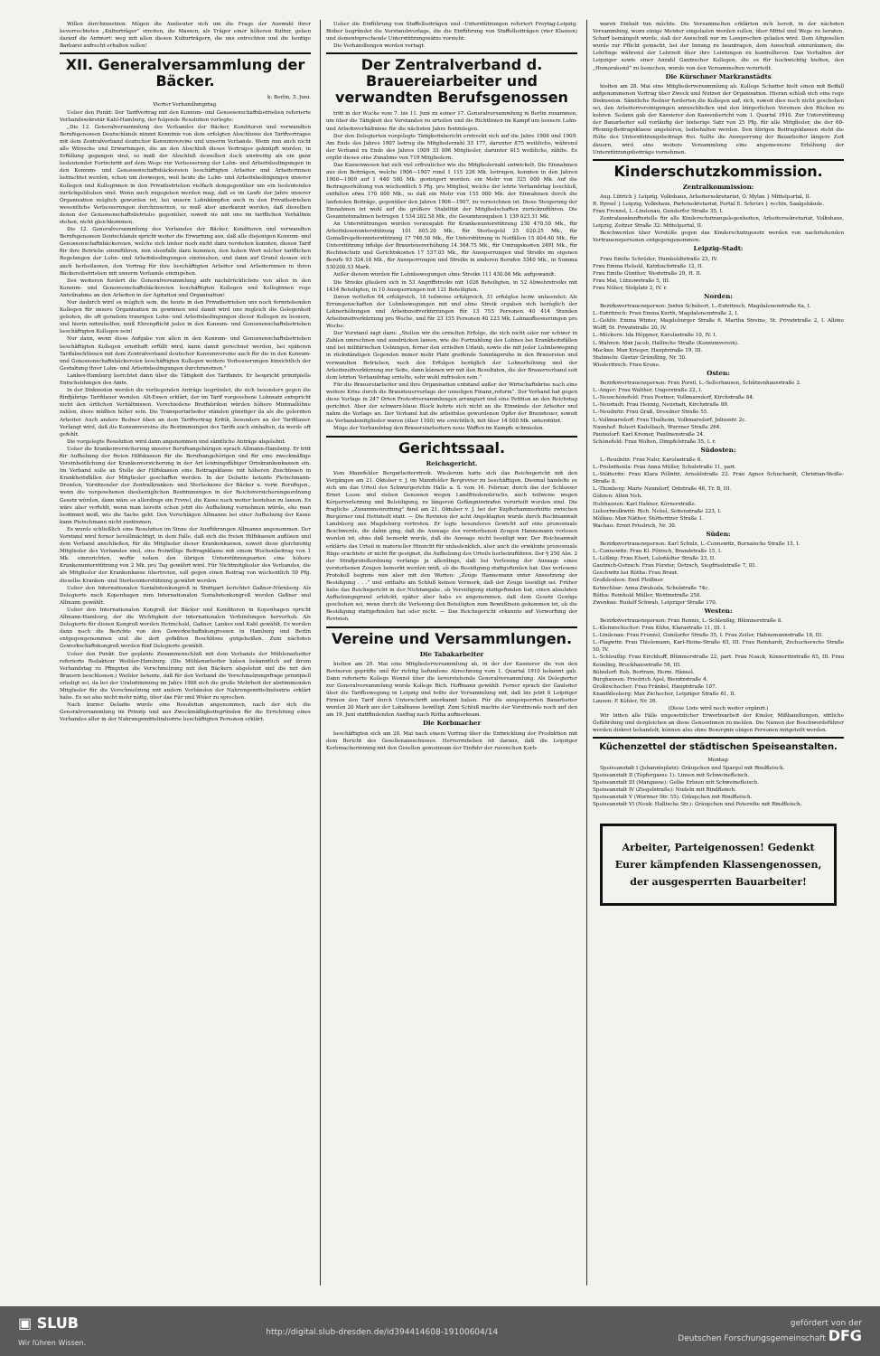Willen durchzusetzen. Mögen die Ausbeuter sich um die Frage der Auswahl ihrer bevorrechteten „Kulturträger“ streiten, die Massen, als Träger einer höheren Kultur, geben darauf die Antwort: weg mit allen diesen Kulturträgern, die uns entrechten und die heutige Barbarei aufrecht erhalten sollen!
XII. Generalversammlung der Bäcker.
k. Berlin, 3. Juni.
Vierter Verhandlungstag.
Ueber den Punkt: Der Tarifvertrag mit den Konsum- und Genossenschaftsbetrieben referierte Verbandssekretär Kahl-Hamburg, der folgende Resolution vorlegte:
„Die 12. Generalversammlung des Verbandes der Bäcker, Konditoren und verwandten Berufsgenossen Deutschlands nimmt Kenntnis von dem erfolgten Abschlusse des Tarifvertrages mit dem Zentralverband deutscher Konsumvereine und unserm Verbande. Wenn nun auch nicht alle Wünsche und Erwartungen, die an den Abschluß dieses Vertrages geknüpft wurden, in Erfüllung gegangen sind, so muß der Abschluß desselben doch unstreitig als ein ganz bedeutender Fortschritt auf dem Wege zur Verbesserung der Lohn- und Arbeitsbedingungen in den Konsum- und Genossenschaftsbäckereien beschäftigten Arbeiter und Arbeiterinnen betrachtet werden, schon um deswegen, weil heute die Lohn- und Arbeitsbedingungen unserer Kollegen und Kolleginnen in den Privatbetrieben vielfach demgegenüber um ein bedeutendes zurückgeblieben sind. Wenn auch zugegeben werden mag, daß es im Laufe der Jahre unserer Organisation möglich geworden ist, bei unsern Lohnkämpfen auch in den Privatbetrieben wesentliche Verbesserungen durchzusetzen, so muß aber anerkannt werden, daß dieselben denen der Genossenschaftsbetriebe gegenüber, soweit sie mit uns im tariflichen Verhältnis stehen, nicht gleichkommen.
Die 12. Generalversammlung des Verbandes der Bäcker, Konditoren und verwandten Berufsgenossen Deutschlands spricht weiter die Erwartung aus, daß alle diejenigen Konsum- und Genossenschaftsbäckereien, welche sich bisher noch nicht dazu verstehen konnten, diesen Tarif für ihre Betriebe einzuführen, nun ebenfalls dazu kommen, den hohen Wert solcher tariflichen Regelungen der Lohn- und Arbeitsbedingungen einzusehen, und dann auf Grund dessen sich auch herbeilassen, den Vertrag für ihre beschäftigten Arbeiter und Arbeiterinnen in ihren Bäckereibetrieben mit unserm Verbande einzugehen.
Des weiteren fordert die Generalversammlung aufs nachdrücklichste von allen in den Konsum- und Genossenschaftsbäckereien beschäftigten Kollegen und Kolleginnen rege Anteilnahme an den Arbeiten in der Agitation und Organisation!
Nur dadurch wird es möglich sein, die heute in den Privatbetrieben uns noch fernstehenden Kollegen für unsere Organisation zu gewinnen und damit wird uns zugleich die Gelegenheit geboten, die oft geradezu traurigen Lohn- und Arbeitsbedingungen dieser Kollegen zu bessern, und hierin mitzuhelfen, muß Ehrenpflicht jedes in den Konsum- und Genossenschaftsbetrieben beschäftigten Kollegen sein!
Nur dann, wenn diese Aufgabe von allen in den Konsum- und Genossenschaftsbetrieben beschäftigten Kollegen ernsthaft erfüllt wird, kann damit gerechnet werden, bei späteren Tarifabschlüssen mit dem Zentralverband deutscher Konsumvereine auch für die in den Konsum- und Genossenschaftsbäckereien beschäftigten Kollegen weitere Verbesserungen hinsichtlich der Gestaltung ihrer Lohn- und Arbeitsbedingungen durchzusetzen.“
Lankes-Hamburg berichtet dann über die Tätigkeit des Tarifamts. Er bespricht prinzipielle Entscheidungen des Amts.
In der Diskussion werden die vorliegenden Anträge begründet, die sich besonders gegen die fünfjährige Tarifdauer wenden. Alt-Essen erklärt, der im Tarif vorgesehene Lohnsatz entspricht nicht den örtlichen Verhältnissen. Verschiedene Brotfabriken würden höhere Minimallöhne zahlen, diese müßten höher sein. Die Transportarbeiter ständen günstiger da als die gelernten Arbeiter. Auch andere Redner üben an dem Tarifvertrag Kritik, besonders an der Tarifdauer. Verlangt wird, daß die Konsumvereine die Bestimmungen des Tarifs auch einhalten, da werde oft gefehlt.
Die vorgelegte Resolution wird dann angenommen und sämtliche Anträge abgelehnt.
Ueber die Krankenversicherung unserer Berufsangehörigen sprach Allmann-Hamburg. Er tritt für Aufhebung der freien Hilfskassen für die Berufsangehörigen und für eine zweckmäßige Vereinheitlichung der Krankenversicherung in der Art leistungsfähiger Ortskrankenkassen ein. Im Verband solle an Stelle der Hilfskassen eine Beitragsklasse mit höheren Zuschüssen in Krankheitsfällen der Mitglieder geschaffen werden. In der Debatte betonte Pietschmann-Dresden, Vorsitzender der Zentralkranken- und Sterbekasse der Bäcker u. verw. Berufsgen., wenn die vorgesehenen diesbezüglichen Bestimmungen in der Reichsversicherungsordnung Gesetz würden, dann wäre es allerdings ein Frevel, die Kasse noch weiter bestehen zu lassen. Es wäre aber verfehlt, wenn man bereits schon jetzt die Aufhebung vornehmen würde, ehe man bestimmt weiß, wie die Sache geht. Den Vorschlägen Allmanns bei einer Aufhebung der Kasse kann Pietschmann nicht zustimmen.
Es wurde schließlich eine Resolution im Sinne der Ausführungen Allmanns angenommen. Der Vorstand wird ferner bevollmächtigt, in dem Falle, daß sich die freien Hilfskassen auflösen und dem Verband anschließen, für die Mitglieder dieser Krankenkassen, soweit diese gleichzeitig Mitglieder des Verbandes sind, eine freiwillige Beitragsklasse mit einem Wochenbeitrag von 1 Mk. einzurichten, wofür neben den übrigen Unterstützungsarten eine höhere Krankenunterstützung von 2 Mk. pro Tag gewährt wird. Für Nichtmitglieder des Verbandes, die als Mitglieder der Krankenkasse übertreten, soll gegen einen Beitrag von wöchentlich 50 Pfg. dieselbe Kranken- und Sterbeunterstützung gewährt werden.
Ueber den Internationalen Sozialistenkongreß in Stuttgart berichtet Gaßner-Nürnberg. Als Delegierte nach Kopenhagen zum Internationalen Sozialistenkongreß werden Gaßner und Allmann gewählt.
Ueber den Internationalen Kongreß der Bäcker und Konditoren in Kopenhagen spricht Allmann-Hamburg, der die Wichtigkeit der internationalen Verbindungen hervorhob. Als Delegierte für diesen Kongreß werden Hetzschold, Gaßner, Lankes und Kahl gewählt. Es werden dann noch die Berichte von den Gewerkschaftskongressen in Hamburg und Berlin entgegengenommen und die dort gefaßten Beschlüsse gutgeheißen. Zum nächsten Gewerkschaftskongreß werden fünf Delegierte gewählt.
Ueber den Punkt: Der geplante Zusammenschluß mit dem Verbande der Mühlenarbeiter referierte Redakteur Weibler-Hamburg. (Die Mühlenarbeiter haben bekanntlich auf ihrem Verbandstag zu Pfingsten die Verschmelzung mit den Bäckern abgelehnt und die mit den Brauern beschlossen.) Weibler betonte, daß für den Verband die Verschmelzungsfrage prinzipiell erledigt sei, da bei der Urabstimmung im Jahre 1908 sich die große Mehrheit der abstimmenden Mitglieder für die Verschmelzung mit andern Verbänden der Nahrungsmittelindustrie erklärt habe. Es sei also nicht mehr nötig, über das Für und Wider zu sprechen.
Nach kurzer Debatte wurde eine Resolution angenommen, nach der sich die Generalversammlung im Prinzip und aus Zweckmäßigkeitsgründen für die Errichtung eines Verbandes aller in der Nahrungsmittelindustrie beschäftigten Personen erklärt.
Ueber die Einführung von Staffelbeiträgen und -Unterstützungen referiert Freytag-Leipzig. Bisher begründet die Vorstandsvorlage, die die Einführung von Staffelbeiträgen (vier Klassen) und dementsprechende Unterstützungssätze vorsieht.
Die Verhandlungen werden vertagt.
Der Zentralverband d. Brauereiarbeiter und verwandten Berufsgenossen
tritt in der Woche vom 7. bis 11. Juni zu seiner 17. Generalversammlung in Berlin zusammen, um über die Tätigkeit des Vorstandes zu urteilen und die Richtlinien im Kampf um bessere Lohn- und Arbeitsverhältnisse für die nächsten Jahre festzulegen.
Der den Delegierten vorgelegte Tätigkeitsbericht erstreckt sich auf die Jahre 1908 und 1909. Am Ende des Jahres 1907 betrug die Mitgliederzahl 33 177, darunter 875 weibliche, während der Verband zu Ende des Jahres 1909 33 896 Mitglieder, darunter 815 weibliche, zählte. Es ergibt dieses eine Zunahme von 719 Mitgliedern.
Das Kassenwesen hat sich viel erfreulicher wie die Mitgliederzahl entwickelt. Die Einnahmen aus den Beiträgen, welche 1906—1907 rund 1 115 226 Mk. betrugen, konnten in den Jahren 1908—1909 auf 1 440 580 Mk. gesteigert werden: ein Mehr von 325 000 Mk. Auf die Beitragserhöhung von wöchentlich 5 Pfg. pro Mitglied, welche der letzte Verbandstag beschloß, entfallen etwa 170 000 Mk., so daß ein Mehr von 155 000 Mk. der Einnahmen durch die laufenden Beiträge, gegenüber den Jahren 1906—1907, zu verzeichnen ist. Diese Steigerung der Einnahmen ist wohl auf die größere Stabilität der Mitgliedschaften zurückzuführen. Die Gesamteinnahmen betrugen 1 534 282.58 Mk., die Gesamtausgaben 1 139 023.31 Mk.
An Unterstützungen wurden verausgabt: für Krankenunterstützung 230 470.50 Mk., für Arbeitslosenunterstützung 101 805.20 Mk., für Sterbegeld 25 020.25 Mk., für Gemaßregeltenunterstützung 17 746.50 Mk., für Unterstützung in Notfällen 15 004.40 Mk., für Unterstützung infolge der Brausteuererhöhung 14 364.75 Mk., für Umzugskosten 2491 Mk., für Rechtsschutz und Gerichtskosten 17 537.03 Mk., für Aussperrungen und Streiks im eigenen Berufe 93 324.18 Mk., für Aussperrungen und Streiks in anderen Berufen 3340 Mk., in Summa 530200.53 Mark.
Außer diesem wurden für Lohnbewegungen ohne Streiks 111 430.06 Mk. aufgewandt.
Die Streiks gliedern sich in 53 Angriffstreiks mit 1026 Beteiligten, in 52 Abwehrstreiks mit 1434 Beteiligten, in 10 Aussperrungen mit 121 Beteiligten.
Davon verliefen 64 erfolgreich, 18 teilweise erfolgreich, 31 erfolglos bezw. unbeendet: Als Errungenschaften der Lohnbewegungen mit und ohne Streik ergaben sich bezüglich der Lohnerhöhungen und Arbeitszeitverkürzungen für 13 755 Personen 40 414 Stunden Arbeitszeitverkürzung pro Woche, und für 23 155 Personen 40 223 Mk. Lohnaufbesserungen pro Woche.
Der Vorstand sagt dazu: „Stellen wir die erzielten Erfolge, die sich nicht oder nur schwer in Zahlen umrechnen und ausdrücken lassen, wie die Fortzahlung des Lohnes bei Krankheitsfällen und bei militärischen Uebungen, ferner den erzielten Urlaub, sowie die mit jeder Lohnbewegung in rückständigen Gegenden immer mehr Platz greifende Sonntagsruhe in den Brauereien und verwandten Betrieben, noch den Erfolgen bezüglich der Lohnerhöhung und der Arbeitszeitverkürzung zur Seite, dann können wir mit den Resultaten, die der Brauerverband seit dem letzten Verbandstag erzielte, sehr wohl zufrieden sein.“
Für die Brauereiarbeiter und ihre Organisation entstand außer der Wirtschaftskrise noch eine weitere Krise durch die Brausteuervorlage der unseligen Finanz„reform“. Der Verband hat gegen diese Vorlage in 247 Orten Protestversammlungen arrangiert und eine Petition an den Reichstag gerichtet. Aber der schwarz-blaue Block kehrte sich nicht an die Einwände der Arbeiter und nahm die Vorlage an. Der Verband hat die arbeitslos gewordenen Opfer der Brausteuer, soweit sie Verbandsmitglieder waren (über 1100) wie ersichtlich, mit über 14 000 Mk. unterstützt.
Möge der Verbandstag den Brauereiarbeitern neue Waffen im Kampfe schmieden.
Gerichtssaal.
Reichsgericht.
Vom Mansfelder Bergarbeiterstreik. Wiederum hatte sich das Reichsgericht mit den Vorgängen am 21. Oktober v. J. im Mansfelder Bergrevier zu beschäftigen. Diesmal handelte es sich um das Urteil des Schwurgerichts Halle a. S. vom 16. Februar, durch das der Schlosser Ernst Loose und sieben Genossen wegen Landfriedensbruchs, auch teilweise wegen Körperverletzung und Beleidigung, zu längeren Gefängnisstrafen verurteilt worden sind. Die fragliche „Zusammenrottung“ fand am 21. Oktober v. J. bei der Kupferhammerhütte zwischen Burgörner und Hettstedt statt. — Die Revision der acht Angeklagten wurde durch Rechtsanwalt Landsberg aus Magdeburg vertreten. Er legte besonderes Gewicht auf eine prozessuale Beschwerde, die dahin ging, daß die Aussage des verstorbenen Zeugen Hannemann verlesen worden ist, ohne daß bemerkt wurde, daß die Aussage nicht beeidigt war. Der Reichsanwalt erklärte das Urteil in materieller Hinsicht für unbedenklich, aber auch die erwähnte prozessuale Rüge erachtete er nicht für geeignet, die Aufhebung des Urteils herbeizuführen. Der § 250 Abs. 2 der Strafprozeßordnung verlange ja allerdings, daß bei Verlesung der Aussage eines verstorbenen Zeugen bemerkt werden muß, ob die Beeidigung stattgefunden hat. Das verlesene Protokoll beginne nun aber mit den Worten: „Zeuge Hannemann unter Aussetzung der Beeidigung . . .“ und enthalte am Schluß keinen Vermerk, daß der Zeuge beeidigt sei. Früher habe das Reichsgericht in der Nichtangabe, ob Vereidigung stattgefunden hat, einen absoluten Aufhebungsgrund erblickt, später aber habe es angenommen, daß dem Gesetz Genüge geschehen sei, wenn durch die Verlesung den Beteiligten zum Bewußtsein gekommen ist, ob die Beeidigung stattgefunden hat oder nicht. — Das Reichsgericht erkannte auf Verwerfung der Revision.
Vereine und Versammlungen.
Die Tabakarbeiter
hielten am 29. Mai eine Mitgliederversammlung ab, in der der Kassierer die von den Revisoren geprüfte und für richtig befundene Abrechnung vom 1. Quartal 1910 bekannt gab. Dann referierte Kollege Wenzel über die bevorstehende Generalversammlung. Als Delegierter zur Generalversammlung wurde Kollege Rich. Hoffmann gewählt. Ferner sprach der Gauleiter über die Tarifbewegung in Leipzig und teilte der Versammlung mit, daß bis jetzt 8 Leipziger Firmen den Tarif durch Unterschrift anerkannt haben. Für die ausgesperrten Bauarbeiter wurden 20 Mark aus der Lokalkasse bewilligt. Zum Schluß machte der Vorsitzende noch auf den am 19. Juni stattfindenden Ausflug nach Rötha aufmerksam.
Die Korbmacher
beschäftigten sich am 28. Mai nach einem Vortrag über die Entwicklung der Produktion mit dem Bericht des Gesellenausschusses. Hervorzuheben ist daraus, daß die Leipziger Korbmacherinnung mit den Gesellen gemeinsam der Einfuhr der russischen Korb-
waren Einhalt tun möchte. Die Versammelten erklärten sich bereit, in der nächsten Versammlung, wozu einige Meister eingeladen werden sollen, über Mittel und Wege zu beraten. Scharf bemängelt wurde, daß der Ausschuß nur zu Lossprechen geladen wird. Dem Altgesellen wurde zur Pflicht gemacht, bei der Innung zu beantragen, dem Ausschuß einzuräumen, die Lehrlinge während der Lehrzeit über ihre Leistungen zu kontrollieren. Das Verhalten der Leipziger sowie einer Anzahl Gautzscher Kollegen, die es für hochwichtig hielten, den „Humorabend“ zu besuchen, wurde von den Versammelten verurteilt.
Die Kürschner Markranstädts
hielten am 28. Mai eine Mitgliederversammlung ab. Kollege Schatter hielt einen mit Beifall aufgenommenen Vortrag über Zweck und Nutzen der Organisation. Hieran schloß sich eine rege Diskussion. Sämtliche Redner forderten die Kollegen auf, sich, soweit dies noch nicht geschehen sei, den Arbeitervereinigungen anzuschließen und den bürgerlichen Vereinen den Rücken zu kehren. Sodann gab der Kassierer den Kassenbericht vom 1. Quartal 1910. Zur Unterstützung der Bauarbeiter soll vorläufig der bisherige Satz von 25 Pfg. für alle Mitglieder, die der 60-Pfennig-Beitragsklasse angehören, beibehalten werden. Den übrigen Beitragsklassen steht die Höhe des Unterstützungsbeitrags frei. Sollte die Aussperrung der Bauarbeiter längere Zeit dauern, wird eine weitere Versammlung eine angemessene Erhöhung der Unterstützungsbeiträge vornehmen.
Kinderschutzkommission.
Zentralkommission:
Aug. Lütrich } Leipzig, Volkshaus, Arbeitersekretariat, O. Mylau } Mittelportal, II.
R. Ryssel } Leipzig, Volkshaus, Parteisekretariat, Portal E. Schrörs } rechts, Saalgebäude.
Frau Frenzel, L.-Lindenau, Gundorfer Straße 35, I.
Zentralauskunftsstelle für alle Kinderschutzangelegenheiten, Arbeitersekretariat, Volkshaus, Leipzig, Zeitzer Straße 32: Mittelportal, II.
Beschwerden über Verstöße gegen das Kinderschutzgesetz werden von nachstehenden Vertrauenspersonen entgegengenommen:
Leipzig-Stadt:
Frau Emilie Schröder, Humboldtstraße 23, IV.
Frau Emma Hebold, Katzbachstraße 12, II.
Frau Emilie Günther, Weststraße 29, H. II.
Frau Mai, Lützowstraße 5, III.
Frau Nöber, Südplatz 2, IV. r.
Norden:
Bezirksvertrauensperson: Justus Schubert, L.-Eutritzsch, Magdalenenstraße 6a, I.
L.-Eutritzsch: Frau Emma Kurth, Magdalenenstraße 2, I.
L.-Gohlis: Emma Winter, Magdeburger Straße 6. Martha Streine, St. Privatstraße 2, I. Albine Wolff, St. Privatstraße 20, IV.
L.-Möckern: Ida Höppner, Karolastraße 10, IV. I.
L.-Wahren: Max Jacob, Hallische Straße (Konsumverein).
Mockau: Max Krieger, Hauptstraße 19, III.
Stahmeln: Gustav Gründling, Nr. 30.
Wiederitzsch: Frau Krone.
Osten:
Bezirksvertrauensperson: Frau Porsil, L.-Sellerhausen, Schützenhausstraße 2.
L.-Anger: Frau Walther, Ungerstraße 22, I.
L.-Neuschönefeld: Frau Pestner, Volkmarsdorf, Kirchstraße 84.
L.-Neustadt: Frau Hennig, Neustadt, Kirchstraße 89.
L.-Neudnitz: Frau Graß, Dresdner Straße 55.
L.-Volkmarsdorf: Frau Thalheim, Volkmarsdorf, Juliusstr. 2c.
Naunhof: Robert Kadelbach, Wurzner Straße 264.
Paunsdorf: Karl Kremer, Paulinenstraße 24.
Schönefeld: Frau Wolten, Dimpfelstraße 35, I. r.
Südosten:
L.-Reudnitz: Frau Nahr, Karolastraße 6.
L.-Probstheida: Frau Anna Müller, Schulstraße 11, part.
L.-Stötteritz: Frau Klara Pöllnitz, Arnoldstraße 22. Frau Agnes Schuchardt, Christian-Weiße-Straße 8.
L.-Thonberg: Marie Naundorf, Oststraße 48, Tr. B, III.
Göhren: Albin Neh.
Holzhausen: Karl Hahner, Körnerstraße.
Liebertwolkwitz: Rich. Nebel, Seitenstraße 223, I.
Mölkau: Max Näther, Stötteritzer Straße 1.
Wachau: Ernst Friedrich, Nr. 30.
Süden:
Bezirksvertrauensperson: Karl Schulz, L.-Connewitz, Bornaische Straße 13, I.
L.-Connewitz: Frau Kl. Pötzsch, Brandstraße 15, I.
L.-Lößnig: Frau Ebert, Lobstädter Straße 23, II.
Gautzsch-Oetzsch: Frau Förster, Oetzsch, Siegfriedstraße 7, III.
Geschwitz bei Rötha: Frau Braut.
Großdeuben: Emil Pleißner.
Kotzschbar: Anna Zwoboda, Schulstraße 74c.
Rötha: Reinhold Müller, Wettinstraße 258.
Zwenkau: Rudolf Schwab, Leipziger Straße 170.
Westen:
Bezirksvertrauensperson: Frau Remus, L.-Schleußig, Blümnerstraße 8.
L.-Kleinzschocher: Frau Kühn, Klarastraße 11, III. I.
L.-Lindenau: Frau Frenzel, Gundorfer Straße 35, I. Frau Zeiler, Hahnemannstraße 18, III.
L.-Plagwitz: Frau Thielemann, Karl-Heine-Straße 63, III. Frau Reinhardt, Zschochersche Straße 50, IV.
L.-Schleußig: Frau Kirchhoff, Blümnerstraße 22, part. Frau Noack, Könneritzstraße 65, III. Frau Keimling, Brockhausstraße 56, III.
Böhsdorf: Rob. Bertram, Herm. Hänsel.
Burghausen: Friedrich Apel, Bienitzstraße 4.
Großzschocher: Frau Fränkel, Hauptstraße 107.
Knautkleeberg: Max Zschocher, Leipziger Straße 61, II.
Lausen: P. Köhler, Nr. 26.
(Diese Liste wird noch weiter ergänzt.)
Wir bitten alle Fälle ungesetzlicher Erwerbsarbeit der Kinder, Mißhandlungen, sittliche Gefährdung und dergleichen an diese Genossinnen zu melden. Die Namen der Beschwerdeführer werden diskret behandelt, können also ohne Besorgnis obigen Personen mitgeteilt werden.
Küchenzettel der städtischen Speiseanstalten.
Montag:
Speiseanstalt I (Johannisplatz): Gräupchen und Spargel mit Rindfleisch.
Speiseanstalt II (Töpfergasse 1): Linsen mit Schweinefleisch.
Speiseanstalt III (Mangasse): Gelbe Erbsen mit Schweinefleisch.
Speiseanstalt IV (Ziegelstraße): Nudeln mit Rindfleisch.
Speiseanstalt V (Wurzner Str. 55): Gräupchen mit Rindfleisch.
Speiseanstalt VI (Neuk. Hallische Str.): Gräupchen und Petersilie mit Rindfleisch.
Arbeiter, Parteigenossen! Gedenkt
Eurer kämpfenden Klassengenossen,
der ausgesperrten Bauarbeiter!
▣ SLUB
Wir führen Wissen.
http://digital.slub-dresden.de/id394414608-19100604/14
gefördert von der
Deutschen Forschungsgemeinschaft DFG